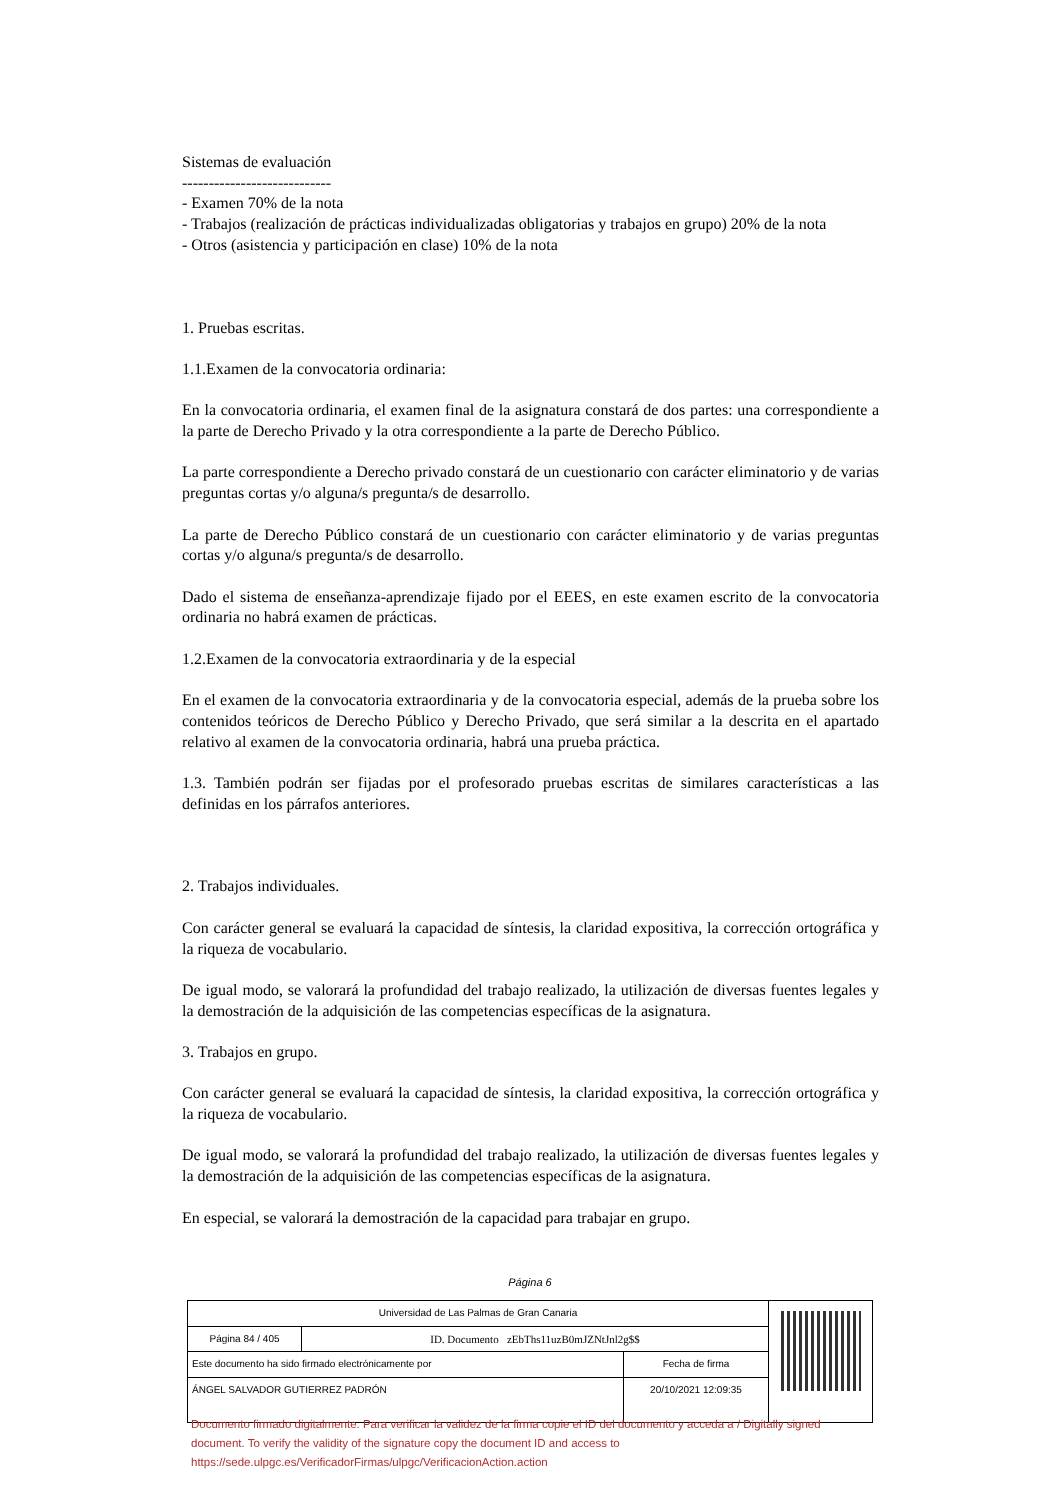Sistemas de evaluación
----------------------------
- Examen 70% de la nota
- Trabajos (realización de prácticas individualizadas obligatorias y trabajos en grupo) 20% de la nota
- Otros (asistencia y participación en clase) 10% de la nota
1. Pruebas escritas.
1.1.Examen de la convocatoria ordinaria:
En la convocatoria ordinaria, el examen final de la asignatura constará de dos partes: una correspondiente a la parte de Derecho Privado y la otra correspondiente a la parte de Derecho Público.
La parte correspondiente a Derecho privado constará de un cuestionario con carácter eliminatorio y de varias preguntas cortas y/o alguna/s pregunta/s de desarrollo.
La parte de Derecho Público constará de un cuestionario con carácter eliminatorio y de varias preguntas cortas y/o alguna/s pregunta/s de desarrollo.
Dado el sistema de enseñanza-aprendizaje fijado por el EEES, en este examen escrito de la convocatoria ordinaria no habrá examen de prácticas.
1.2.Examen de la convocatoria extraordinaria y de la especial
En el examen de la convocatoria extraordinaria y de la convocatoria especial, además de la prueba sobre los contenidos teóricos de Derecho Público y Derecho Privado, que será similar a la descrita en el apartado relativo al examen de la convocatoria ordinaria, habrá una prueba práctica.
1.3. También podrán ser fijadas por el profesorado pruebas escritas de similares características a las definidas en los párrafos anteriores.
2. Trabajos individuales.
Con carácter general se evaluará la capacidad de síntesis, la claridad expositiva, la corrección ortográfica y la riqueza de vocabulario.
De igual modo, se valorará la profundidad del trabajo realizado, la utilización de diversas fuentes legales y la demostración de la adquisición de las competencias específicas de la asignatura.
3. Trabajos en grupo.
Con carácter general se evaluará la capacidad de síntesis, la claridad expositiva, la corrección ortográfica y la riqueza de vocabulario.
De igual modo, se valorará la profundidad del trabajo realizado, la utilización de diversas fuentes legales y la demostración de la adquisición de las competencias específicas de la asignatura.
En especial, se valorará la demostración de la capacidad para trabajar en grupo.
Página 6
| Universidad de Las Palmas de Gran Canaria | | | |
| Página 84 / 405 | ID. Documento zEbThs11uzB0mJZNtJnl2g$$ | | |
| Este documento ha sido firmado electrónicamente por | | Fecha de firma | |
| ÁNGEL SALVADOR GUTIERREZ PADRÓN | | 20/10/2021 12:09:35 | |
Documento firmado digitalmente. Para verificar la validez de la firma copie el ID del documento y acceda a / Digitally signed document. To verify the validity of the signature copy the document ID and access to https://sede.ulpgc.es/VerificadorFirmas/ulpgc/VerificacionAction.action